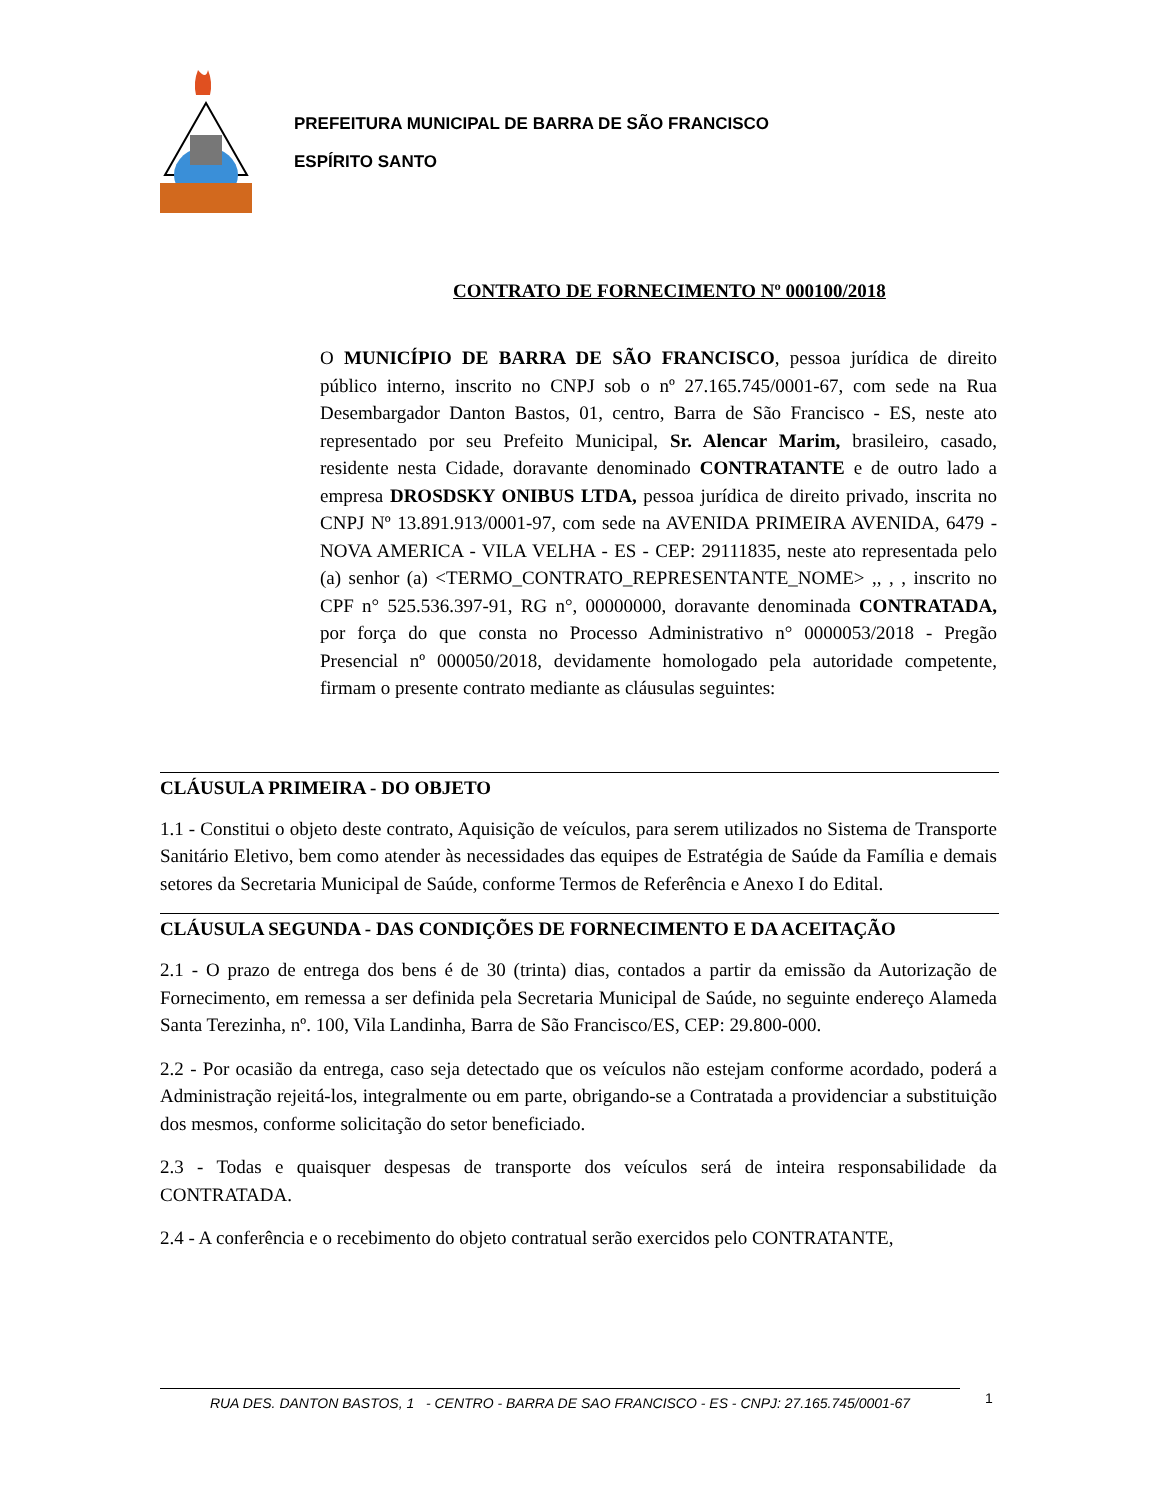PREFEITURA MUNICIPAL DE BARRA DE SÃO FRANCISCO
ESPÍRITO SANTO
CONTRATO DE FORNECIMENTO Nº 000100/2018
O MUNICÍPIO DE BARRA DE SÃO FRANCISCO, pessoa jurídica de direito público interno, inscrito no CNPJ sob o nº 27.165.745/0001-67, com sede na Rua Desembargador Danton Bastos, 01, centro, Barra de São Francisco - ES, neste ato representado por seu Prefeito Municipal, Sr. Alencar Marim, brasileiro, casado, residente nesta Cidade, doravante denominado CONTRATANTE e de outro lado a empresa DROSDSKY ONIBUS LTDA, pessoa jurídica de direito privado, inscrita no CNPJ Nº 13.891.913/0001-97, com sede na AVENIDA PRIMEIRA AVENIDA, 6479 - NOVA AMERICA - VILA VELHA - ES - CEP: 29111835, neste ato representada pelo (a) senhor (a) <TERMO_CONTRATO_REPRESENTANTE_NOME> ,, , , inscrito no CPF n° 525.536.397-91, RG n°, 00000000, doravante denominada CONTRATADA, por força do que consta no Processo Administrativo n° 0000053/2018 - Pregão Presencial nº 000050/2018, devidamente homologado pela autoridade competente, firmam o presente contrato mediante as cláusulas seguintes:
CLÁUSULA PRIMEIRA - DO OBJETO
1.1 - Constitui o objeto deste contrato, Aquisição de veículos, para serem utilizados no Sistema de Transporte Sanitário Eletivo, bem como atender às necessidades das equipes de Estratégia de Saúde da Família e demais setores da Secretaria Municipal de Saúde, conforme Termos de Referência e Anexo I do Edital.
CLÁUSULA SEGUNDA - DAS CONDIÇÕES DE FORNECIMENTO E DA ACEITAÇÃO
2.1 - O prazo de entrega dos bens é de 30 (trinta) dias, contados a partir da emissão da Autorização de Fornecimento, em remessa a ser definida pela Secretaria Municipal de Saúde, no seguinte endereço Alameda Santa Terezinha, nº. 100, Vila Landinha, Barra de São Francisco/ES, CEP: 29.800-000.
2.2 - Por ocasião da entrega, caso seja detectado que os veículos não estejam conforme acordado, poderá a Administração rejeitá-los, integralmente ou em parte, obrigando-se a Contratada a providenciar a substituição dos mesmos, conforme solicitação do setor beneficiado.
2.3 - Todas e quaisquer despesas de transporte dos veículos será de inteira responsabilidade da CONTRATADA.
2.4 - A conferência e o recebimento do objeto contratual serão exercidos pelo CONTRATANTE,
RUA DES. DANTON BASTOS, 1 - CENTRO - BARRA DE SAO FRANCISCO - ES - CNPJ: 27.165.745/0001-67 1